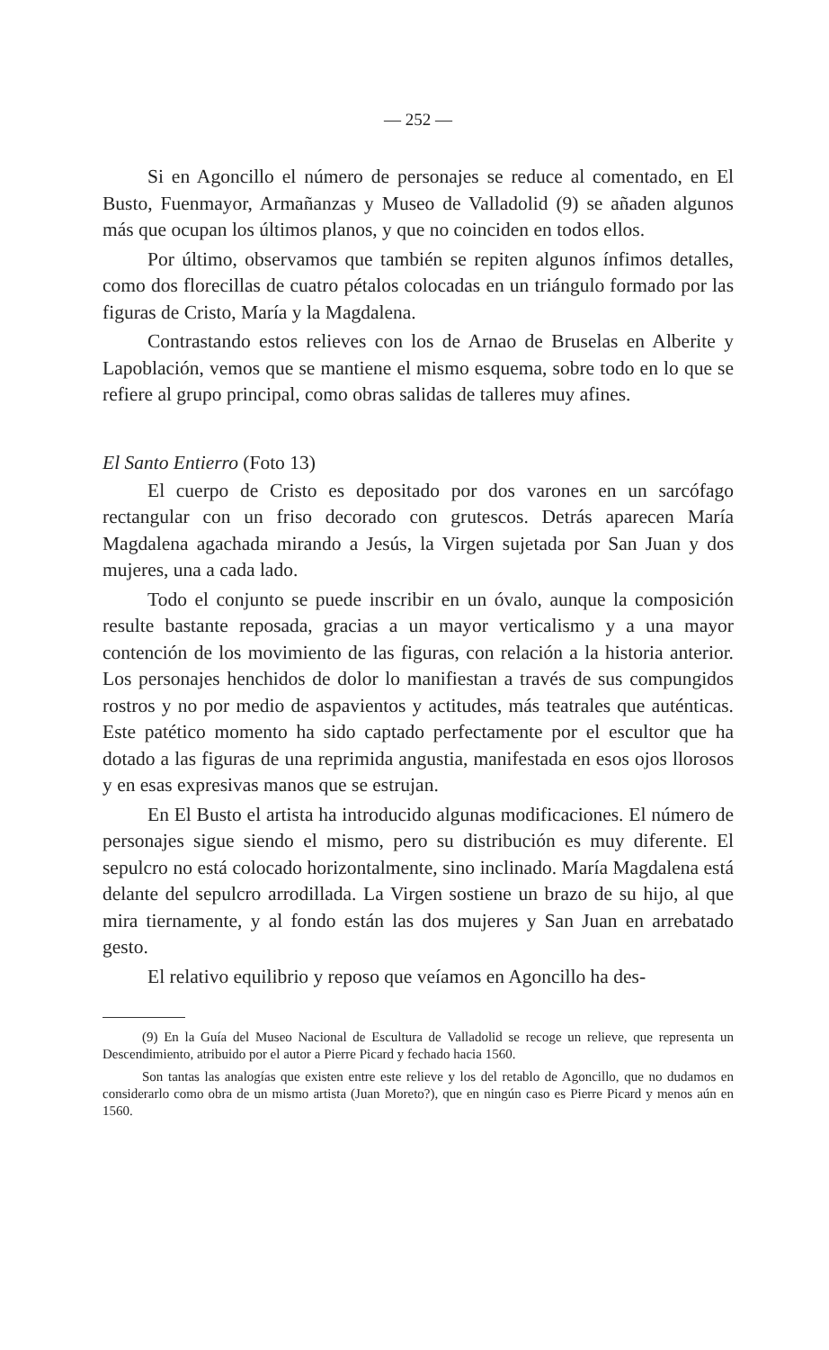— 252 —
Si en Agoncillo el número de personajes se reduce al comentado, en El Busto, Fuenmayor, Armañanzas y Museo de Valladolid (9) se añaden algunos más que ocupan los últimos planos, y que no coinciden en todos ellos.
Por último, observamos que también se repiten algunos ínfimos detalles, como dos florecillas de cuatro pétalos colocadas en un triángulo formado por las figuras de Cristo, María y la Magdalena.
Contrastando estos relieves con los de Arnao de Bruselas en Alberite y Lapoblación, vemos que se mantiene el mismo esquema, sobre todo en lo que se refiere al grupo principal, como obras salidas de talleres muy afines.
El Santo Entierro (Foto 13)
El cuerpo de Cristo es depositado por dos varones en un sarcófago rectangular con un friso decorado con grutescos. Detrás aparecen María Magdalena agachada mirando a Jesús, la Virgen sujetada por San Juan y dos mujeres, una a cada lado.
Todo el conjunto se puede inscribir en un óvalo, aunque la composición resulte bastante reposada, gracias a un mayor verticalismo y a una mayor contención de los movimiento de las figuras, con relación a la historia anterior. Los personajes henchidos de dolor lo manifiestan a través de sus compungidos rostros y no por medio de aspavientos y actitudes, más teatrales que auténticas. Este patético momento ha sido captado perfectamente por el escultor que ha dotado a las figuras de una reprimida angustia, manifestada en esos ojos llorosos y en esas expresivas manos que se estrujan.
En El Busto el artista ha introducido algunas modificaciones. El número de personajes sigue siendo el mismo, pero su distribución es muy diferente. El sepulcro no está colocado horizontalmente, sino inclinado. María Magdalena está delante del sepulcro arrodillada. La Virgen sostiene un brazo de su hijo, al que mira tiernamente, y al fondo están las dos mujeres y San Juan en arrebatado gesto.
El relativo equilibrio y reposo que veíamos en Agoncillo ha des-
(9) En la Guía del Museo Nacional de Escultura de Valladolid se recoge un relieve, que representa un Descendimiento, atribuido por el autor a Pierre Picard y fechado hacia 1560.
Son tantas las analogías que existen entre este relieve y los del retablo de Agoncillo, que no dudamos en considerarlo como obra de un mismo artista (Juan Moreto?), que en ningún caso es Pierre Picard y menos aún en 1560.